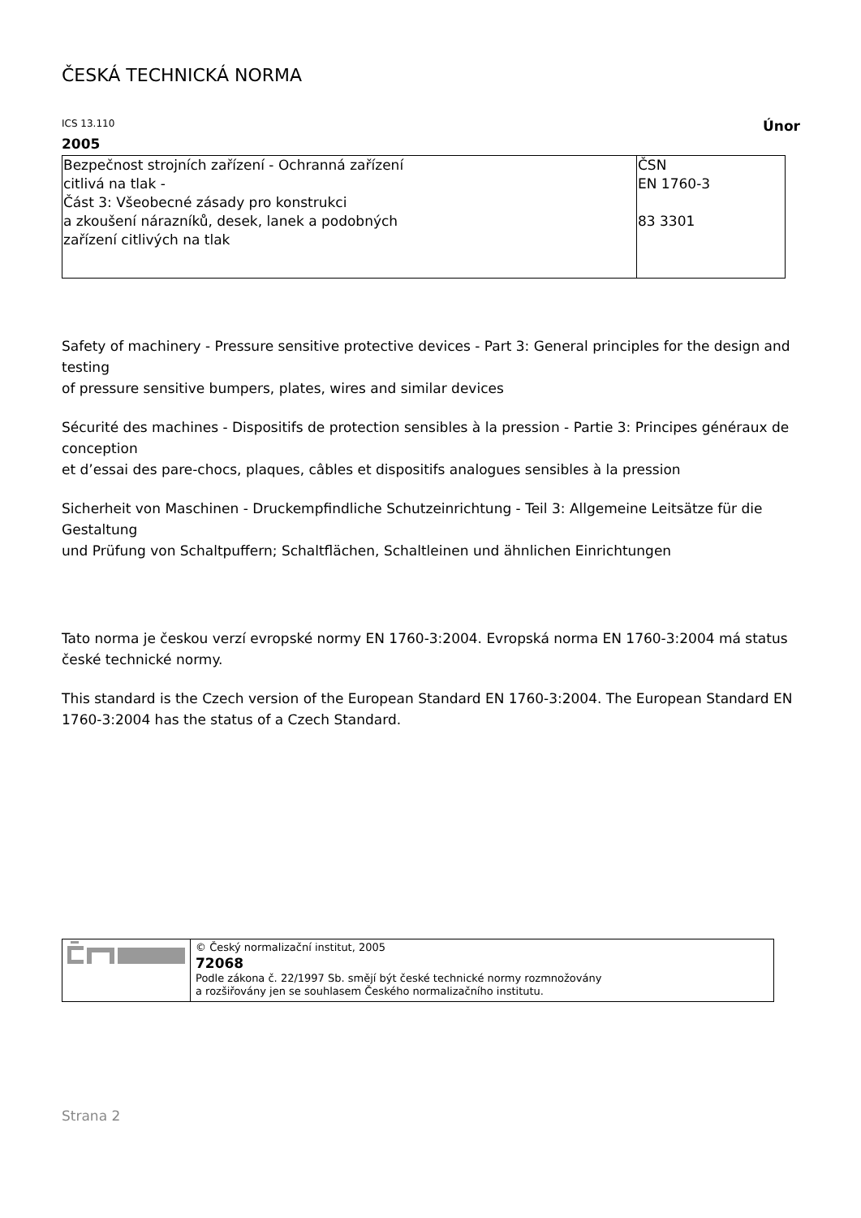ČESKÁ TECHNICKÁ NORMA
ICS 13.110 Únor
2005
| Bezpečnost strojních zařízení - Ochranná zařízení citlivá na tlak - Část 3: Všeobecné zásady pro konstrukci a zkoušení nárazníků, desek, lanek a podobných zařízení citlivých na tlak | ČSN EN 1760-3 83 3301 |
Safety of machinery - Pressure sensitive protective devices - Part 3: General principles for the design and testing
of pressure sensitive bumpers, plates, wires and similar devices
Sécurité des machines - Dispositifs de protection sensibles à la pression - Partie 3: Principes généraux de conception
et d’essai des pare-chocs, plaques, câbles et dispositifs analogues sensibles à la pression
Sicherheit von Maschinen - Druckempfindliche Schutzeinrichtung - Teil 3: Allgemeine Leitsätze für die Gestaltung
und Prüfung von Schaltpuffern; Schaltflächen, Schaltleinen und ähnlichen Einrichtungen
Tato norma je českou verzí evropské normy EN 1760-3:2004. Evropská norma EN 1760-3:2004 má status české technické normy.
This standard is the Czech version of the European Standard EN 1760-3:2004. The European Standard EN 1760-3:2004 has the status of a Czech Standard.
| | © Český normalizační institut, 2005 72068 Podle zákona č. 22/1997 Sb. smějí být české technické normy rozmnožovány a rozšiřovány jen se souhlasem Českého normalizačního institutu. |
Strana 2